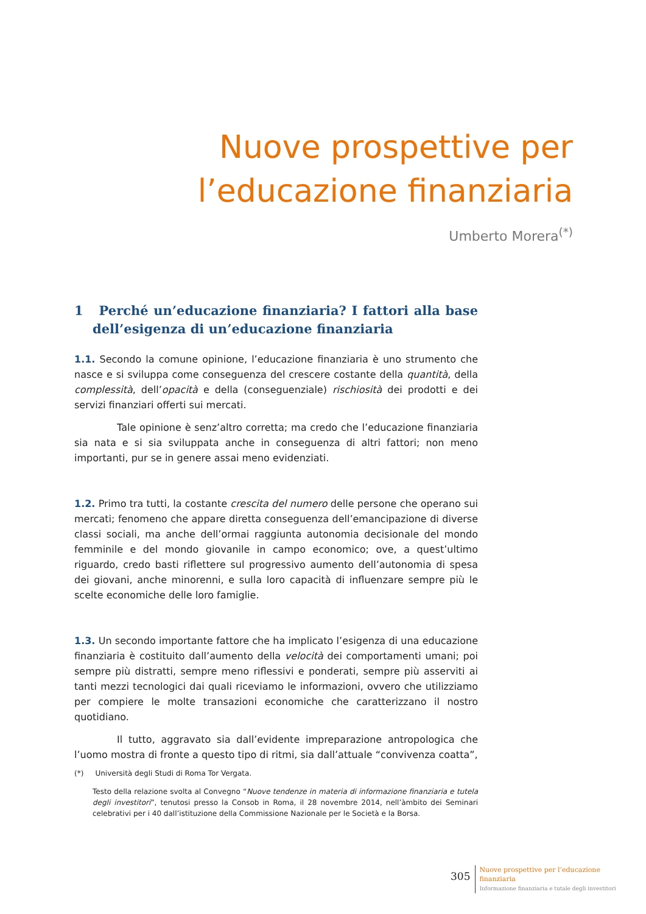Nuove prospettive per
l’educazione finanziaria
Umberto Morera<sup>(*)</sup>
1 Perché un’educazione finanziaria? I fattori alla base dell’esigenza di un’educazione finanziaria
1.1. Secondo la comune opinione, l’educazione finanziaria è uno strumento che nasce e si sviluppa come conseguenza del crescere costante della quantità, della complessità, dell’opacità e della (conseguenziale) rischiosità dei prodotti e dei servizi finanziari offerti sui mercati.
Tale opinione è senz’altro corretta; ma credo che l’educazione finanziaria sia nata e si sia sviluppata anche in conseguenza di altri fattori; non meno importanti, pur se in genere assai meno evidenziati.
1.2. Primo tra tutti, la costante crescita del numero delle persone che operano sui mercati; fenomeno che appare diretta conseguenza dell’emancipazione di diverse classi sociali, ma anche dell’ormai raggiunta autonomia decisionale del mondo femminile e del mondo giovanile in campo economico; ove, a quest’ultimo riguardo, credo basti riflettere sul progressivo aumento dell’autonomia di spesa dei giovani, anche minorenni, e sulla loro capacità di influenzare sempre più le scelte economiche delle loro famiglie.
1.3. Un secondo importante fattore che ha implicato l’esigenza di una educazione finanziaria è costituito dall’aumento della velocità dei comportamenti umani; poi sempre più distratti, sempre meno riflessivi e ponderati, sempre più asserviti ai tanti mezzi tecnologici dai quali riceviamo le informazioni, ovvero che utilizziamo per compiere le molte transazioni economiche che caratterizzano il nostro quotidiano.
Il tutto, aggravato sia dall’evidente impreparazione antropologica che l’uomo mostra di fronte a questo tipo di ritmi, sia dall’attuale “convivenza coatta”,
(*) Università degli Studi di Roma Tor Vergata.
Testo della relazione svolta al Convegno “Nuove tendenze in materia di informazione finanziaria e tutela degli investitori”, tenutosi presso la Consob in Roma, il 28 novembre 2014, nell’àmbito dei Seminari celebrativi per i 40 dall’istituzione della Commissione Nazionale per le Società e la Borsa.
305
Nuove prospettive per l’educazione
finanziaria
Informazione finanziaria e tutale degli investitori